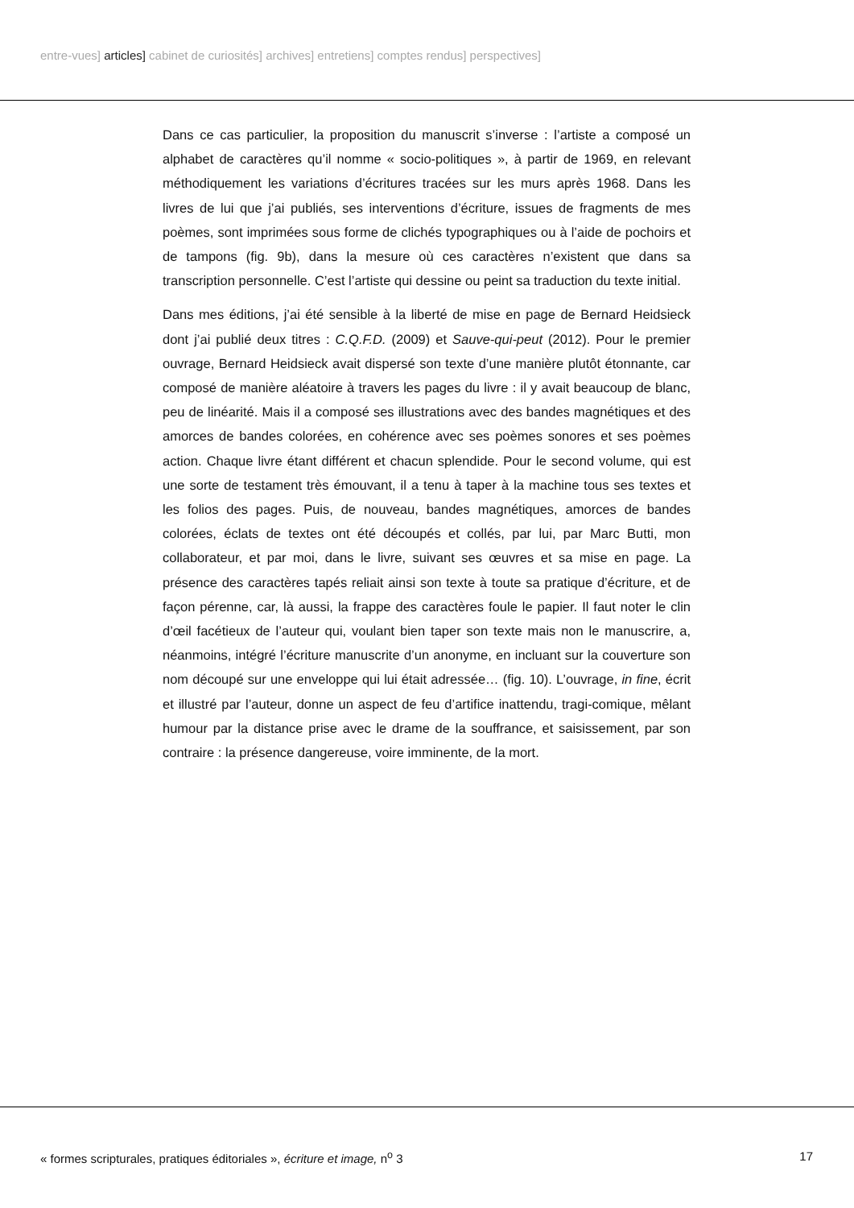entre-vues] articles] cabinet de curiosités] archives] entretiens] comptes rendus] perspectives]
Dans ce cas particulier, la proposition du manuscrit s’inverse : l’artiste a composé un alphabet de caractères qu’il nomme « socio-politiques », à partir de 1969, en relevant méthodiquement les variations d’écritures tracées sur les murs après 1968. Dans les livres de lui que j’ai publiés, ses interventions d’écriture, issues de fragments de mes poèmes, sont imprimées sous forme de clichés typographiques ou à l’aide de pochoirs et de tampons (fig. 9b), dans la mesure où ces caractères n’existent que dans sa transcription personnelle. C’est l’artiste qui dessine ou peint sa traduction du texte initial.
Dans mes éditions, j’ai été sensible à la liberté de mise en page de Bernard Heidsieck dont j’ai publié deux titres : C.Q.F.D. (2009) et Sauve-qui-peut (2012). Pour le premier ouvrage, Bernard Heidsieck avait dispersé son texte d’une manière plutôt étonnante, car composé de manière aléatoire à travers les pages du livre : il y avait beaucoup de blanc, peu de linéarité. Mais il a composé ses illustrations avec des bandes magnétiques et des amorces de bandes colorées, en cohérence avec ses poèmes sonores et ses poèmes action. Chaque livre étant différent et chacun splendide. Pour le second volume, qui est une sorte de testament très émouvant, il a tenu à taper à la machine tous ses textes et les folios des pages. Puis, de nouveau, bandes magnétiques, amorces de bandes colorées, éclats de textes ont été découpés et collés, par lui, par Marc Butti, mon collaborateur, et par moi, dans le livre, suivant ses œuvres et sa mise en page. La présence des caractères tapés reliait ainsi son texte à toute sa pratique d’écriture, et de façon pérenne, car, là aussi, la frappe des caractères foule le papier. Il faut noter le clin d’œil facétieux de l’auteur qui, voulant bien taper son texte mais non le manuscrire, a, néanmoins, intégré l’écriture manuscrite d’un anonyme, en incluant sur la couverture son nom découpé sur une enveloppe qui lui était adressée… (fig. 10). L’ouvrage, in fine, écrit et illustré par l’auteur, donne un aspect de feu d’artifice inattendu, tragi-comique, mêlant humour par la distance prise avec le drame de la souffrance, et saisissement, par son contraire : la présence dangereuse, voire imminente, de la mort.
« formes scripturales, pratiques éditoriales », écriture et image, n<sup>o</sup> 3 17